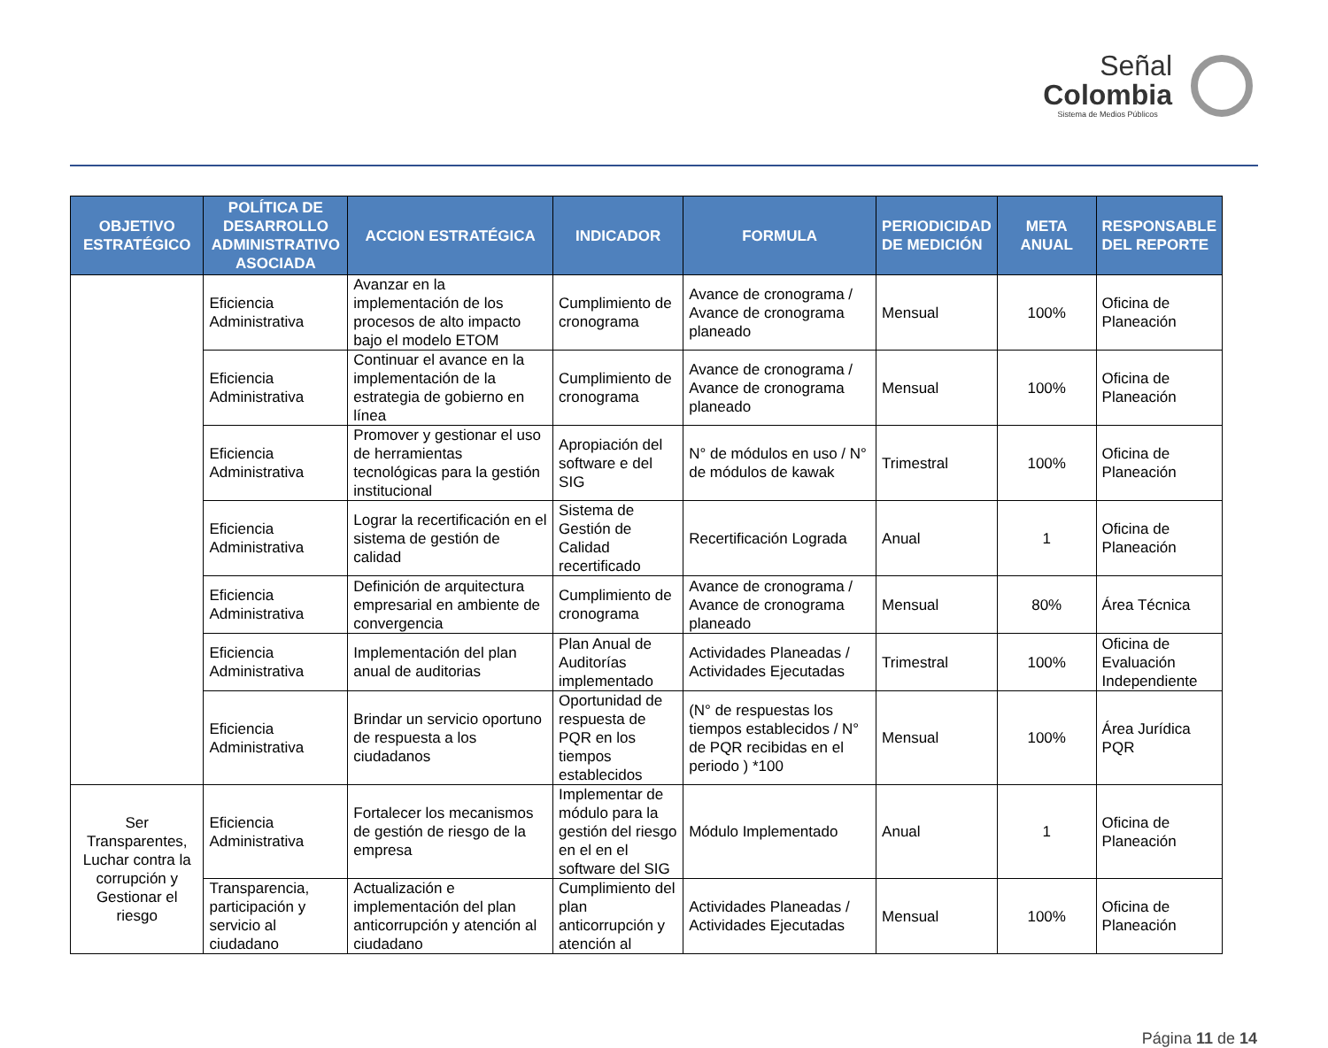Señal
Colombia
Sistema de Medios Públicos
| OBJETIVO ESTRATÉGICO | POLÍTICA DE DESARROLLO ADMINISTRATIVO ASOCIADA | ACCION ESTRATÉGICA | INDICADOR | FORMULA | PERIODICIDAD DE MEDICIÓN | META ANUAL | RESPONSABLE DEL REPORTE |
| --- | --- | --- | --- | --- | --- | --- | --- |
| | Eficiencia Administrativa | Avanzar en la implementación de los procesos de alto impacto bajo el modelo ETOM | Cumplimiento de cronograma | Avance de cronograma / Avance de cronograma planeado | Mensual | 100% | Oficina de Planeación |
| | Eficiencia Administrativa | Continuar el avance en la implementación de la estrategia de gobierno en línea | Cumplimiento de cronograma | Avance de cronograma / Avance de cronograma planeado | Mensual | 100% | Oficina de Planeación |
| | Eficiencia Administrativa | Promover y gestionar el uso de herramientas tecnológicas para la gestión institucional | Apropiación del software e del SIG | N° de módulos en uso / N° de módulos de kawak | Trimestral | 100% | Oficina de Planeación |
| | Eficiencia Administrativa | Lograr la recertificación en el sistema de gestión de calidad | Sistema de Gestión de Calidad recertificado | Recertificación Lograda | Anual | 1 | Oficina de Planeación |
| | Eficiencia Administrativa | Definición de arquitectura empresarial en ambiente de convergencia | Cumplimiento de cronograma | Avance de cronograma / Avance de cronograma planeado | Mensual | 80% | Área Técnica |
| | Eficiencia Administrativa | Implementación del plan anual de auditorias | Plan Anual de Auditorías implementado | Actividades Planeadas / Actividades Ejecutadas | Trimestral | 100% | Oficina de Evaluación Independiente |
| | Eficiencia Administrativa | Brindar un servicio oportuno de respuesta a los ciudadanos | Oportunidad de respuesta de PQR en los tiempos establecidos | (N° de respuestas los tiempos establecidos / N° de PQR recibidas en el periodo ) *100 | Mensual | 100% | Área Jurídica PQR |
| Ser Transparentes, Luchar contra la corrupción y Gestionar el riesgo | Eficiencia Administrativa | Fortalecer los mecanismos de gestión de riesgo de la empresa | Implementar de módulo para la gestión del riesgo en el en el software del SIG | Módulo Implementado | Anual | 1 | Oficina de Planeación |
| | Transparencia, participación y servicio al ciudadano | Actualización e implementación del plan anticorrupción y atención al ciudadano | Cumplimiento del plan anticorrupción y atención al | Actividades Planeadas / Actividades Ejecutadas | Mensual | 100% | Oficina de Planeación |
Página 11 de 14